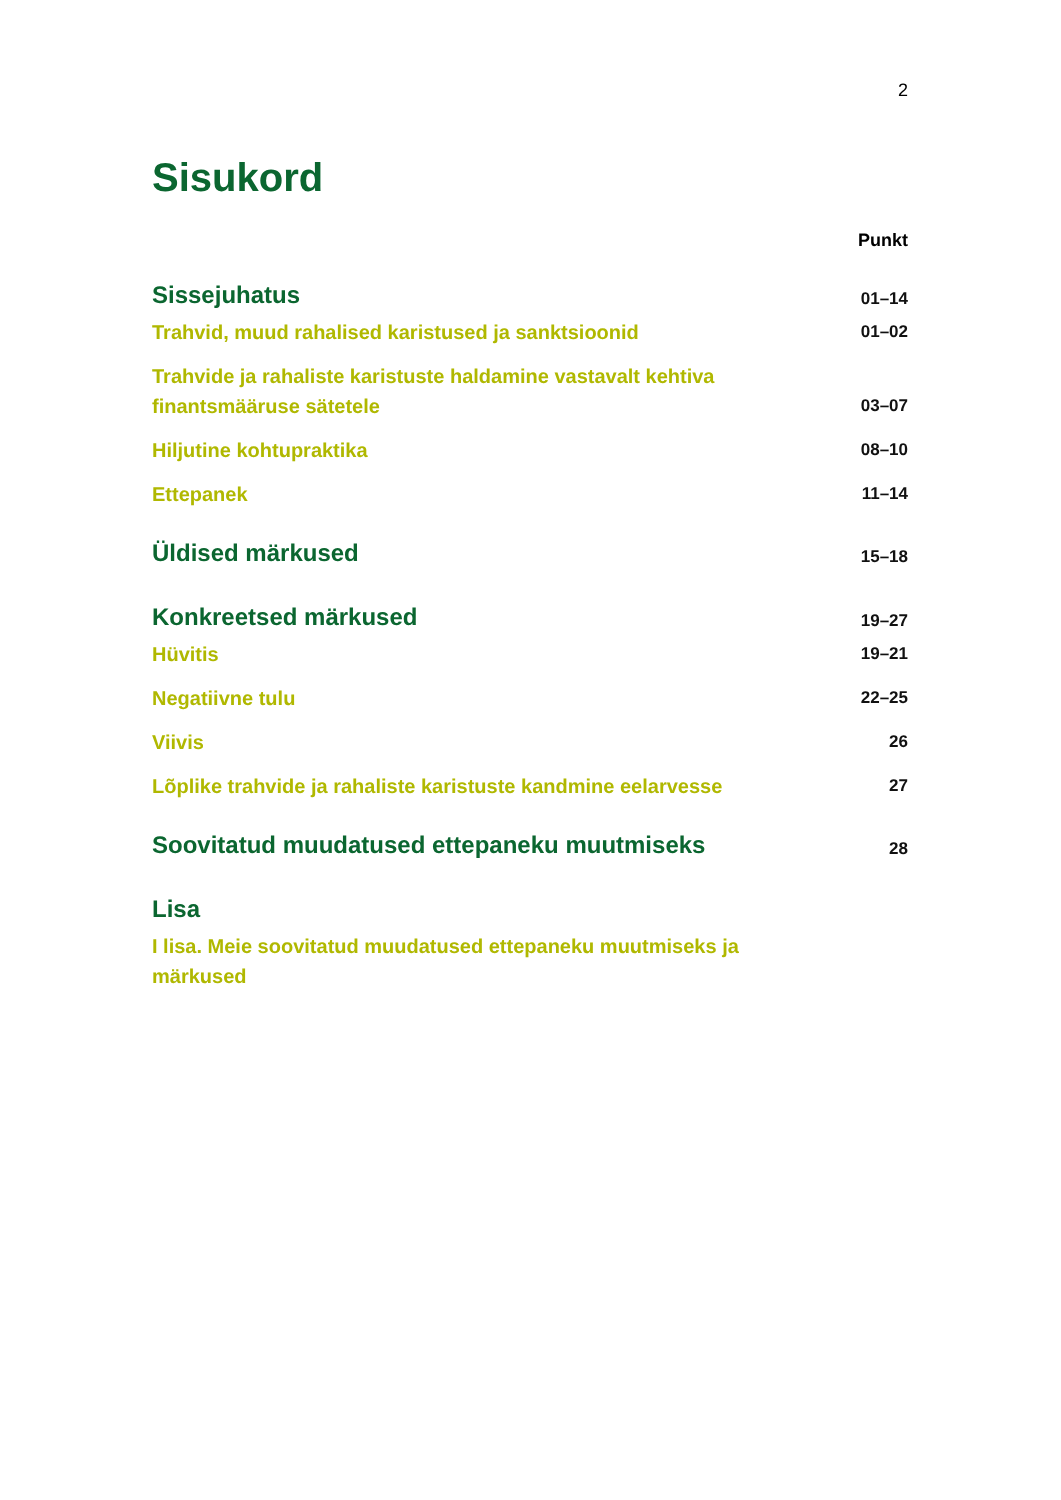2
Sisukord
Punkt
Sissejuhatus 01–14
Trahvid, muud rahalised karistused ja sanktsioonid 01–02
Trahvide ja rahaliste karistuste haldamine vastavalt kehtiva finantsmääruse sätetele 03–07
Hiljutine kohtupraktika 08–10
Ettepanek 11–14
Üldised märkused 15–18
Konkreetsed märkused 19–27
Hüvitis 19–21
Negatiivne tulu 22–25
Viivis 26
Lõplike trahvide ja rahaliste karistuste kandmine eelarvesse 27
Soovitatud muudatused ettepaneku muutmiseks 28
Lisa
I lisa. Meie soovitatud muudatused ettepaneku muutmiseks ja märkused